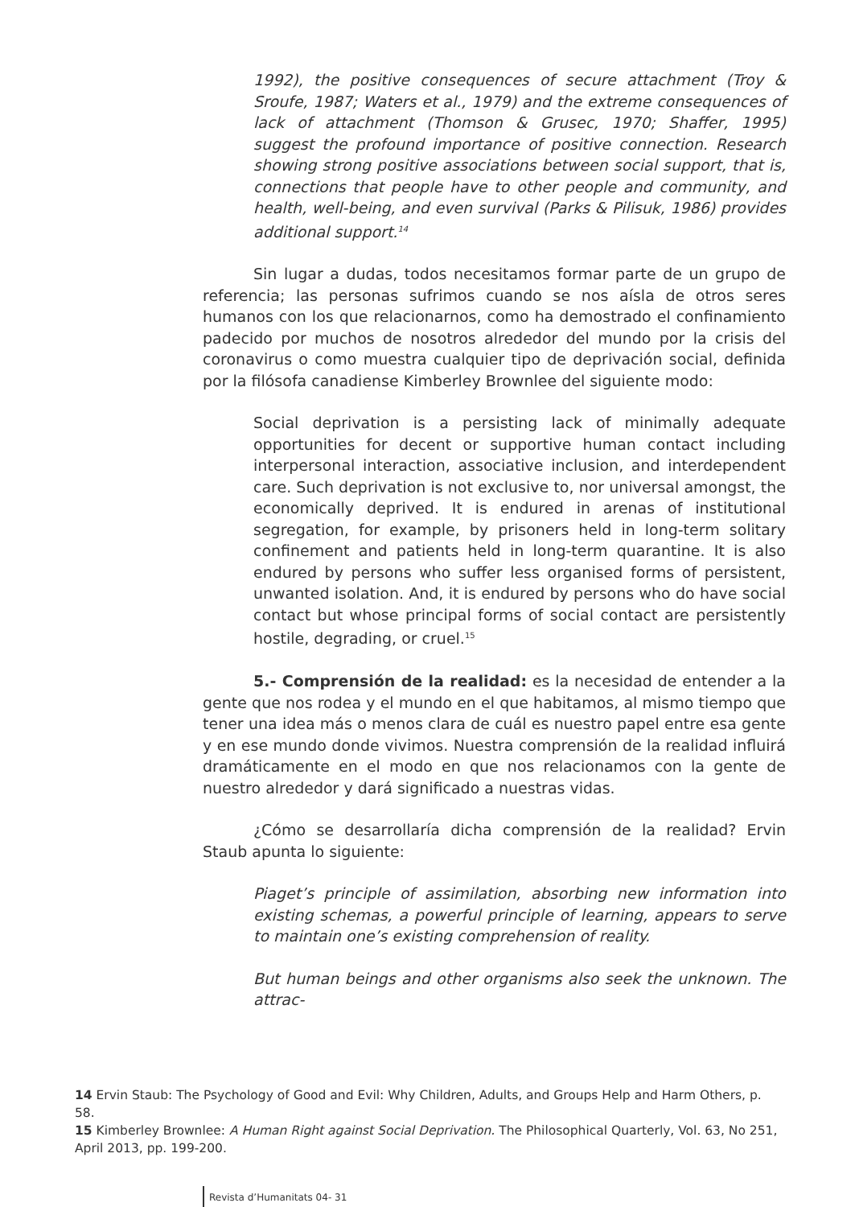1992), the positive consequences of secure attachment (Troy & Sroufe, 1987; Waters et al., 1979) and the extreme consequences of lack of attachment (Thomson & Grusec, 1970; Shaffer, 1995) suggest the profound importance of positive connection. Research showing strong positive associations between social support, that is, connections that people have to other people and community, and health, well-being, and even survival (Parks & Pilisuk, 1986) provides additional support.<sup>14</sup>
Sin lugar a dudas, todos necesitamos formar parte de un grupo de referencia; las personas sufrimos cuando se nos aísla de otros seres humanos con los que relacionarnos, como ha demostrado el confinamiento padecido por muchos de nosotros alrededor del mundo por la crisis del coronavirus o como muestra cualquier tipo de deprivación social, definida por la filósofa canadiense Kimberley Brownlee del siguiente modo:
Social deprivation is a persisting lack of minimally adequate opportunities for decent or supportive human contact including interpersonal interaction, associative inclusion, and interdependent care. Such deprivation is not exclusive to, nor universal amongst, the economically deprived. It is endured in arenas of institutional segregation, for example, by prisoners held in long-term solitary confinement and patients held in long-term quarantine. It is also endured by persons who suffer less organised forms of persistent, unwanted isolation. And, it is endured by persons who do have social contact but whose principal forms of social contact are persistently hostile, degrading, or cruel.<sup>15</sup>
5.- Comprensión de la realidad: es la necesidad de entender a la gente que nos rodea y el mundo en el que habitamos, al mismo tiempo que tener una idea más o menos clara de cuál es nuestro papel entre esa gente y en ese mundo donde vivimos. Nuestra comprensión de la realidad influirá dramáticamente en el modo en que nos relacionamos con la gente de nuestro alrededor y dará significado a nuestras vidas.
¿Cómo se desarrollaría dicha comprensión de la realidad? Ervin Staub apunta lo siguiente:
Piaget’s principle of assimilation, absorbing new information into existing schemas, a powerful principle of learning, appears to serve to maintain one’s existing comprehension of reality.
But human beings and other organisms also seek the unknown. The attrac-
14 Ervin Staub: The Psychology of Good and Evil: Why Children, Adults, and Groups Help and Harm Others, p. 58.
15 Kimberley Brownlee: A Human Right against Social Deprivation. The Philosophical Quarterly, Vol. 63, No 251, April 2013, pp. 199-200.
Revista d’Humanitats 04- 31